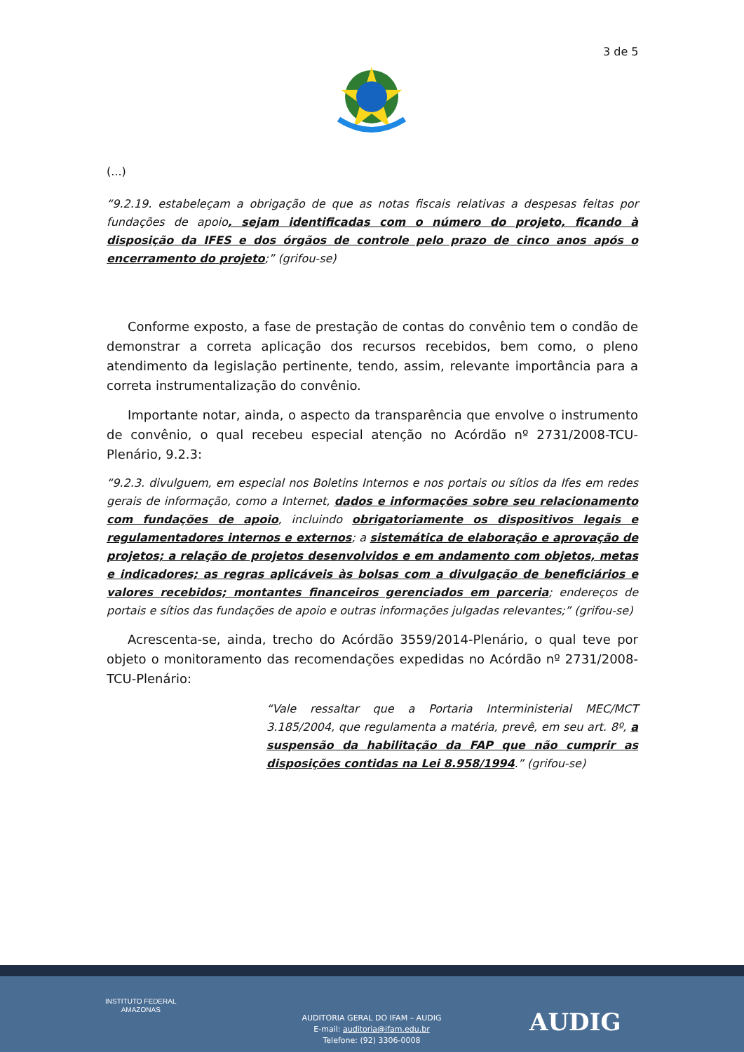3 de 5
(...)
“9.2.19. estabeleçam a obrigação de que as notas fiscais relativas a despesas feitas por fundações de apoio, sejam identificadas com o número do projeto, ficando à disposição da IFES e dos órgãos de controle pelo prazo de cinco anos após o encerramento do projeto;” (grifou-se)
Conforme exposto, a fase de prestação de contas do convênio tem o condão de demonstrar a correta aplicação dos recursos recebidos, bem como, o pleno atendimento da legislação pertinente, tendo, assim, relevante importância para a correta instrumentalização do convênio.
Importante notar, ainda, o aspecto da transparência que envolve o instrumento de convênio, o qual recebeu especial atenção no Acórdão nº 2731/2008-TCU-Plenário, 9.2.3:
“9.2.3. divulguem, em especial nos Boletins Internos e nos portais ou sítios da Ifes em redes gerais de informação, como a Internet, dados e informações sobre seu relacionamento com fundações de apoio, incluindo obrigatoriamente os dispositivos legais e regulamentadores internos e externos; a sistemática de elaboração e aprovação de projetos; a relação de projetos desenvolvidos e em andamento com objetos, metas e indicadores; as regras aplicáveis às bolsas com a divulgação de beneficiários e valores recebidos; montantes financeiros gerenciados em parceria; endereços de portais e sítios das fundações de apoio e outras informações julgadas relevantes;” (grifou-se)
Acrescenta-se, ainda, trecho do Acórdão 3559/2014-Plenário, o qual teve por objeto o monitoramento das recomendações expedidas no Acórdão nº 2731/2008-TCU-Plenário:
“Vale ressaltar que a Portaria Interministerial MEC/MCT 3.185/2004, que regulamenta a matéria, prevê, em seu art. 8º, a suspensão da habilitação da FAP que não cumprir as disposições contidas na Lei 8.958/1994.” (grifou-se)
INSTITUTO FEDERAL
AMAZONAS
AUDITORIA GERAL DO IFAM – AUDIG
E-mail: auditoria@ifam.edu.br
Telefone: (92) 3306-0008
AUDIG